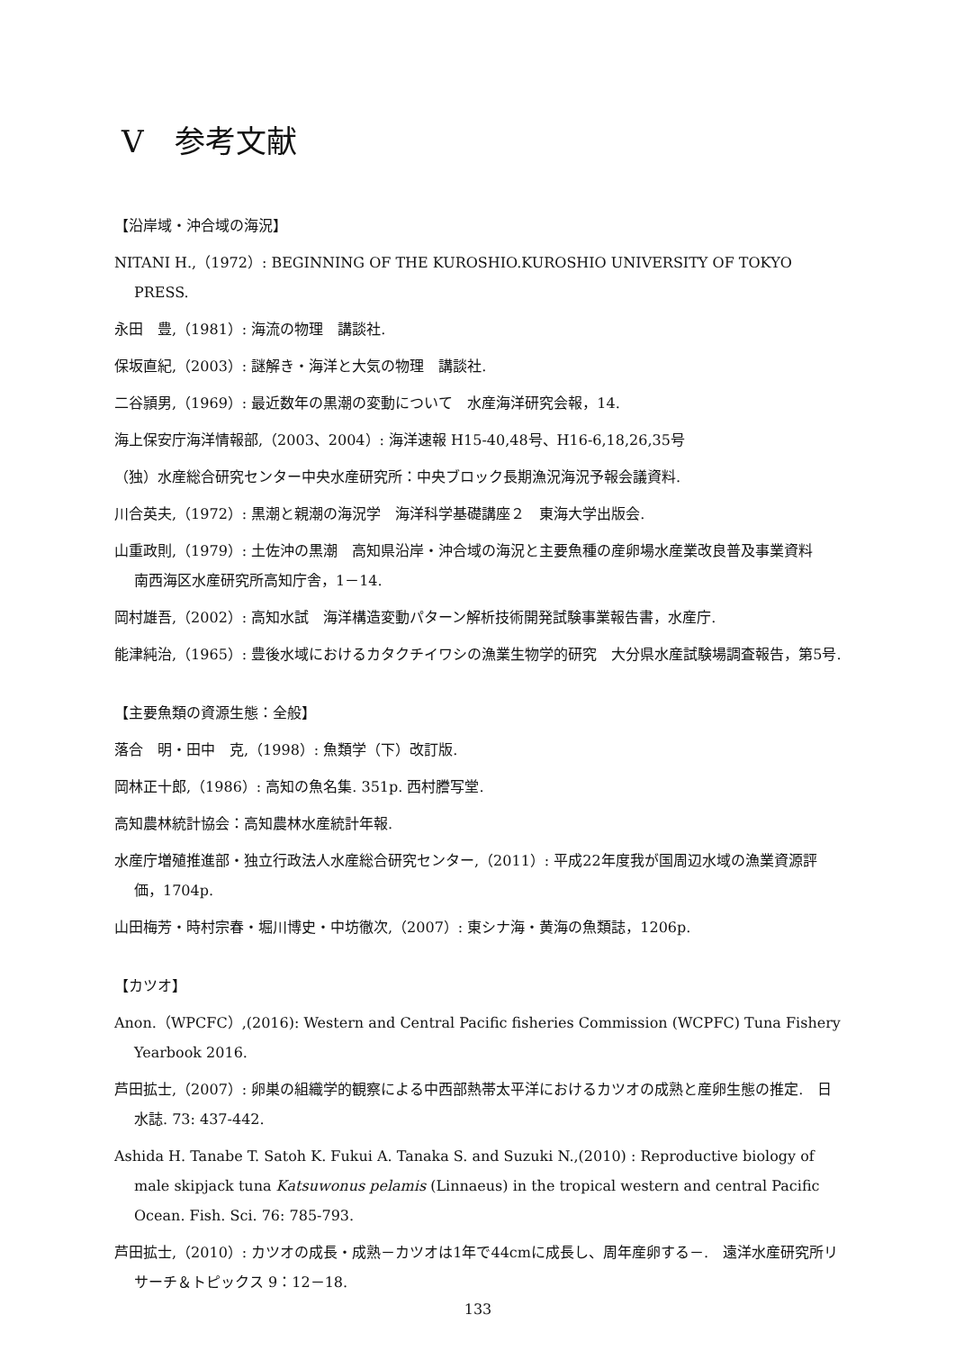Ⅴ　参考文献
【沿岸域・沖合域の海況】
NITANI H.,（1972）: BEGINNING OF THE KUROSHIO.KUROSHIO UNIVERSITY OF TOKYO PRESS.
永田　豊,（1981）: 海流の物理　講談社.
保坂直紀,（2003）: 謎解き・海洋と大気の物理　講談社.
二谷頴男,（1969）: 最近数年の黒潮の変動について　水産海洋研究会報，14.
海上保安庁海洋情報部,（2003、2004）: 海洋速報 H15-40,48号、H16-6,18,26,35号
（独）水産総合研究センター中央水産研究所：中央ブロック長期漁況海況予報会議資料.
川合英夫,（1972）: 黒潮と親潮の海況学　海洋科学基礎講座２　東海大学出版会.
山重政則,（1979）: 土佐沖の黒潮　高知県沿岸・沖合域の海況と主要魚種の産卵場水産業改良普及事業資料　南西海区水産研究所高知庁舎，1－14.
岡村雄吾,（2002）: 高知水試　海洋構造変動パターン解析技術開発試験事業報告書，水産庁.
能津純治,（1965）: 豊後水域におけるカタクチイワシの漁業生物学的研究　大分県水産試験場調査報告，第5号.
【主要魚類の資源生態：全般】
落合　明・田中　克,（1998）: 魚類学（下）改訂版.
岡林正十郎,（1986）: 高知の魚名集. 351p. 西村謄写堂.
高知農林統計協会：高知農林水産統計年報.
水産庁増殖推進部・独立行政法人水産総合研究センター,（2011）: 平成22年度我が国周辺水域の漁業資源評価，1704p.
山田梅芳・時村宗春・堀川博史・中坊徹次,（2007）: 東シナ海・黄海の魚類誌，1206p.
【カツオ】
Anon.（WPCFC）,(2016): Western and Central Pacific fisheries Commission (WCPFC) Tuna Fishery Yearbook 2016.
芦田拡士,（2007）: 卵巣の組織学的観察による中西部熱帯太平洋におけるカツオの成熟と産卵生態の推定.　日水誌. 73: 437-442.
Ashida H. Tanabe T. Satoh K. Fukui A. Tanaka S. and Suzuki N.,(2010) : Reproductive biology of male skipjack tuna Katsuwonus pelamis (Linnaeus) in the tropical western and central Pacific Ocean. Fish. Sci. 76: 785-793.
芦田拡士,（2010）: カツオの成長・成熟－カツオは1年で44cmに成長し、周年産卵する－.　遠洋水産研究所リサーチ＆トピックス 9：12－18.
133